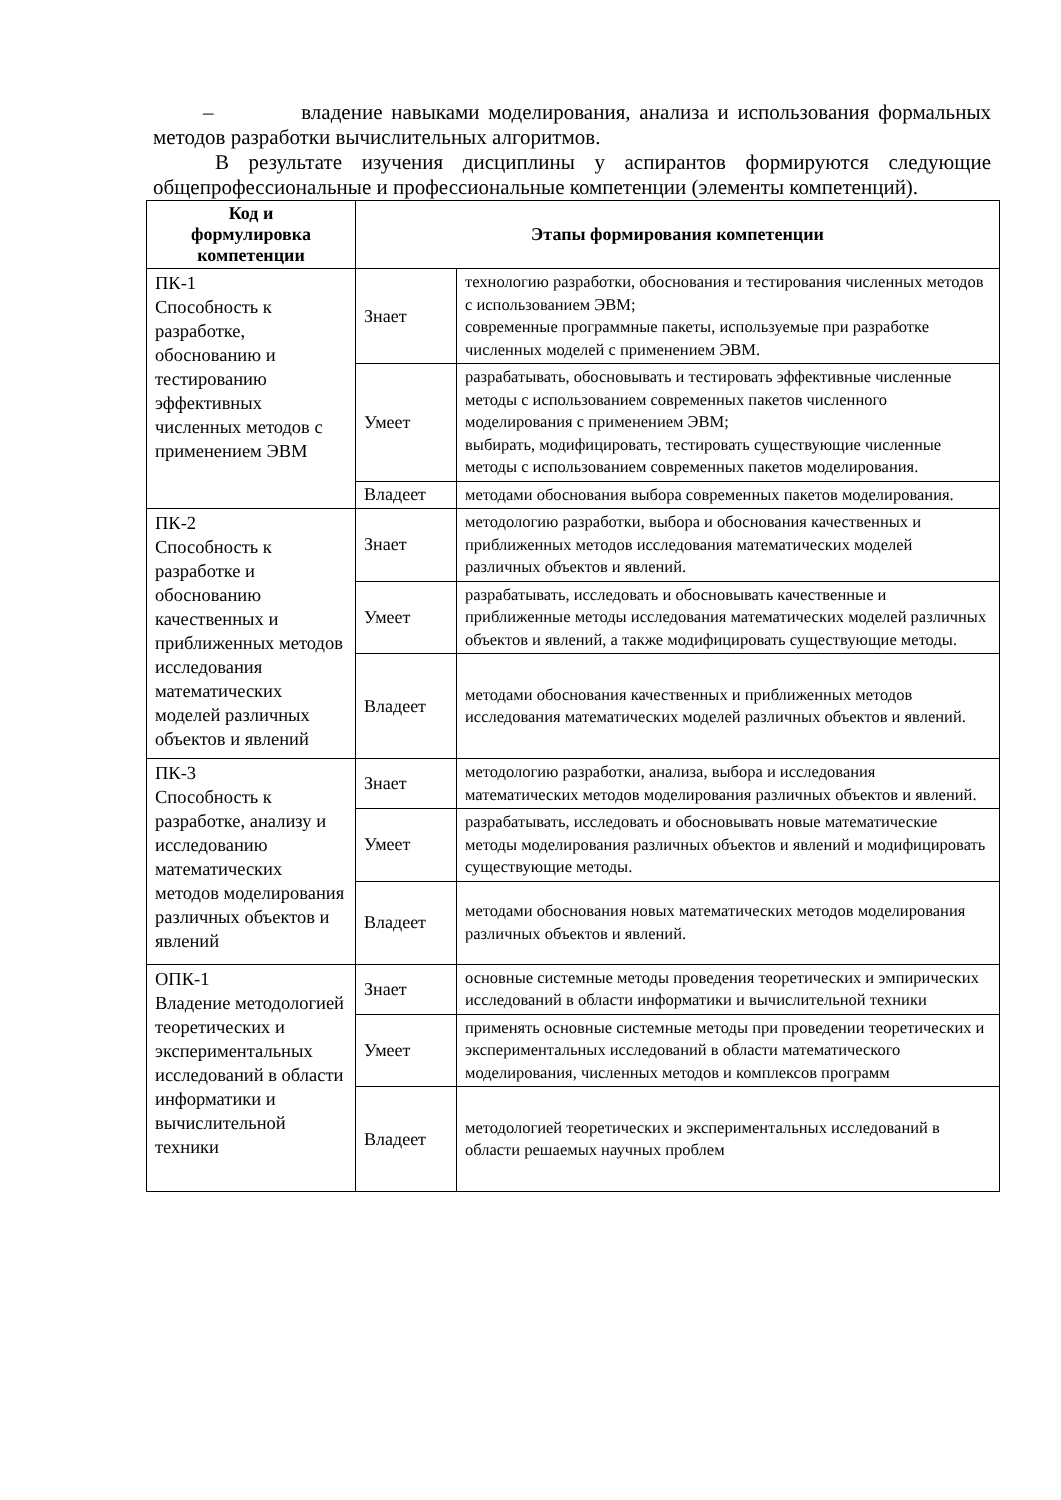– владение навыками моделирования, анализа и использования формальных методов разработки вычислительных алгоритмов.
В результате изучения дисциплины у аспирантов формируются следующие общепрофессиональные и профессиональные компетенции (элементы компетенций).
| Код и формулировка компетенции | Этапы формирования компетенции | |
| --- | --- | --- |
| ПК-1 Способность к разработке, обоснованию и тестированию эффективных численных методов с применением ЭВМ | Знает | технологию разработки, обоснования и тестирования численных методов с использованием ЭВМ; современные программные пакеты, используемые при разработке численных моделей с применением ЭВМ. |
| | Умеет | разрабатывать, обосновывать и тестировать эффективные численные методы с использованием современных пакетов численного моделирования с применением ЭВМ; выбирать, модифицировать, тестировать существующие численные методы с использованием современных пакетов моделирования. |
| | Владеет | методами обоснования выбора современных пакетов моделирования. |
| ПК-2 Способность к разработке и обоснованию качественных и приближенных методов исследования математических моделей различных объектов и явлений | Знает | методологию разработки, выбора и обоснования качественных и приближенных методов исследования математических моделей различных объектов и явлений. |
| | Умеет | разрабатывать, исследовать и обосновывать качественные и приближенные методы исследования математических моделей различных объектов и явлений, а также модифицировать существующие методы. |
| | Владеет | методами обоснования качественных и приближенных методов исследования математических моделей различных объектов и явлений. |
| ПК-3 Способность к разработке, анализу и исследованию математических методов моделирования различных объектов и явлений | Знает | методологию разработки, анализа, выбора и исследования математических методов моделирования различных объектов и явлений. |
| | Умеет | разрабатывать, исследовать и обосновывать новые математические методы моделирования различных объектов и явлений и модифицировать существующие методы. |
| | Владеет | методами обоснования новых математических методов моделирования различных объектов и явлений. |
| ОПК-1 Владение методологией теоретических и экспериментальных исследований в области информатики и вычислительной техники | Знает | основные системные методы проведения теоретических и эмпирических исследований в области информатики и вычислительной техники |
| | Умеет | применять основные системные методы при проведении теоретических и экспериментальных исследований в области математического моделирования, численных методов и комплексов программ |
| | Владеет | методологией теоретических и экспериментальных исследований в области решаемых научных проблем |